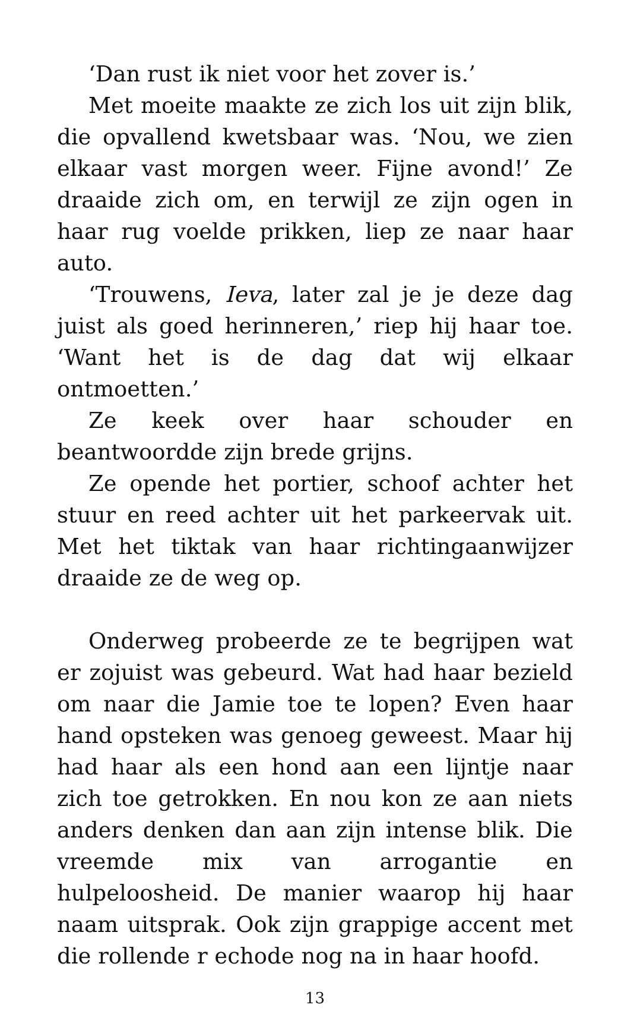‘Dan rust ik niet voor het zover is.’
Met moeite maakte ze zich los uit zijn blik, die opvallend kwetsbaar was. ‘Nou, we zien elkaar vast morgen weer. Fijne avond!’ Ze draaide zich om, en terwijl ze zijn ogen in haar rug voelde prikken, liep ze naar haar auto.
‘Trouwens, Ieva, later zal je je deze dag juist als goed herinneren,’ riep hij haar toe. ‘Want het is de dag dat wij elkaar ontmoetten.’
Ze keek over haar schouder en beantwoordde zijn brede grijns.
Ze opende het portier, schoof achter het stuur en reed achter uit het parkeervak uit. Met het tiktak van haar richtingaanwijzer draaide ze de weg op.
Onderweg probeerde ze te begrijpen wat er zojuist was gebeurd. Wat had haar bezield om naar die Jamie toe te lopen? Even haar hand opsteken was genoeg geweest. Maar hij had haar als een hond aan een lijntje naar zich toe getrokken. En nou kon ze aan niets anders denken dan aan zijn intense blik. Die vreemde mix van arrogantie en hulpeloosheid. De manier waarop hij haar naam uitsprak. Ook zijn grappige accent met die rollende r echode nog na in haar hoofd.
13